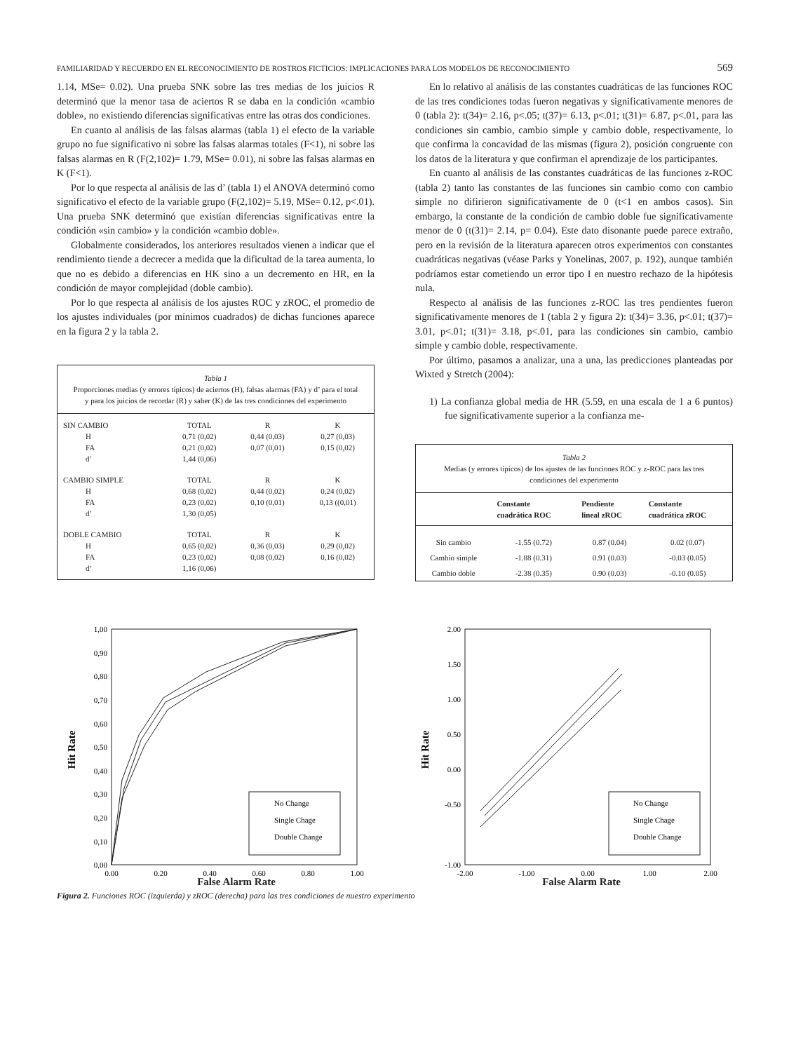FAMILIARIDAD Y RECUERDO EN EL RECONOCIMIENTO DE ROSTROS FICTICIOS: IMPLICACIONES PARA LOS MODELOS DE RECONOCIMIENTO 569
1.14, MSe= 0.02). Una prueba SNK sobre las tres medias de los juicios R determinó que la menor tasa de aciertos R se daba en la condición «cambio doble», no existiendo diferencias significativas entre las otras dos condiciones.
En cuanto al análisis de las falsas alarmas (tabla 1) el efecto de la variable grupo no fue significativo ni sobre las falsas alarmas totales (F<1), ni sobre las falsas alarmas en R (F(2,102)= 1.79, MSe= 0.01), ni sobre las falsas alarmas en K (F<1).
Por lo que respecta al análisis de las d’ (tabla 1) el ANOVA determinó como significativo el efecto de la variable grupo (F(2,102)= 5.19, MSe= 0.12, p<.01). Una prueba SNK determinó que existían diferencias significativas entre la condición «sin cambio» y la condición «cambio doble».
Globalmente considerados, los anteriores resultados vienen a indicar que el rendimiento tiende a decrecer a medida que la dificultad de la tarea aumenta, lo que no es debido a diferencias en HK sino a un decremento en HR, en la condición de mayor complejidad (doble cambio).
Por lo que respecta al análisis de los ajustes ROC y zROC, el promedio de los ajustes individuales (por mínimos cuadrados) de dichas funciones aparece en la figura 2 y la tabla 2.
Tabla 1
Proporciones medias (y errores típicos) de aciertos (H), falsas alarmas (FA) y d’ para el total y para los juicios de recordar (R) y saber (K) de las tres condiciones del experimento
| SIN CAMBIO | TOTAL | R | K |
| H | 0,71 (0,02) | 0,44 (0,03) | 0,27 (0,03) |
| FA | 0,21 (0,02) | 0,07 (0,01) | 0,15 (0,02) |
| d’ | 1,44 (0,06) | | |
| CAMBIO SIMPLE | TOTAL | R | K |
| H | 0,68 (0,02) | 0,44 (0,02) | 0,24 (0,02) |
| FA | 0,23 (0,02) | 0,10 (0,01) | 0,13 ((0,01) |
| d’ | 1,30 (0,05) | | |
| DOBLE CAMBIO | TOTAL | R | K |
| H | 0,65 (0,02) | 0,36 (0,03) | 0,29 (0,02) |
| FA | 0,23 (0,02) | 0,08 (0,02) | 0,16 (0,02) |
| d’ | 1,16 (0,06) | | |
En lo relativo al análisis de las constantes cuadráticas de las funciones ROC de las tres condiciones todas fueron negativas y significativamente menores de 0 (tabla 2): t(34)= 2.16, p<.05; t(37)= 6.13, p<.01; t(31)= 6.87, p<.01, para las condiciones sin cambio, cambio simple y cambio doble, respectivamente, lo que confirma la concavidad de las mismas (figura 2), posición congruente con los datos de la literatura y que confirman el aprendizaje de los participantes.
En cuanto al análisis de las constantes cuadráticas de las funciones z-ROC (tabla 2) tanto las constantes de las funciones sin cambio como con cambio simple no difirieron significativamente de 0 (t<1 en ambos casos). Sin embargo, la constante de la condición de cambio doble fue significativamente menor de 0 (t(31)= 2.14, p= 0.04). Este dato disonante puede parece extraño, pero en la revisión de la literatura aparecen otros experimentos con constantes cuadráticas negativas (véase Parks y Yonelinas, 2007, p. 192), aunque también podríamos estar cometiendo un error tipo I en nuestro rechazo de la hipótesis nula.
Respecto al análisis de las funciones z-ROC las tres pendientes fueron significativamente menores de 1 (tabla 2 y figura 2): t(34)= 3.36, p<.01; t(37)= 3.01, p<.01; t(31)= 3.18, p<.01, para las condiciones sin cambio, cambio simple y cambio doble, respectivamente.
Por último, pasamos a analizar, una a una, las predicciones planteadas por Wixted y Stretch (2004):
1) La confianza global media de HR (5.59, en una escala de 1 a 6 puntos) fue significativamente superior a la confianza me-
Tabla 2
Medias (y errores típicos) de los ajustes de las funciones ROC y z-ROC para las tres condiciones del experimento
| | Constante cuadrática ROC | Pendiente lineal zROC | Constante cuadrática zROC |
| --- | --- | --- | --- |
| Sin cambio | -1.55 (0.72) | 0.87 (0.04) | 0.02 (0.07) |
| Cambio simple | -1.88 (0.31) | 0.91 (0.03) | -0.03 (0.05) |
| Cambio doble | -2.38 (0.35) | 0.90 (0.03) | -0.10 (0.05) |
1,00
0,90
0,80
0,70
0,60
0,50
0,40
0,30
0,20
0,10
0,00
0,00
0,20
0,40
0,60
0,80
1,00
No Change
Single Chage
Double Change
Hit Rate
2.00
1.50
1.00
0.50
0.00
-0.50
-1.00
-2.00
-1.00
0.00
1.00
2.00
No Change
Single Chage
Double Change
Hit Rate
False Alarm Rate False Alarm Rate
Figura 2. Funciones ROC (izquierda) y zROC (derecha) para las tres condiciones de nuestro experimento